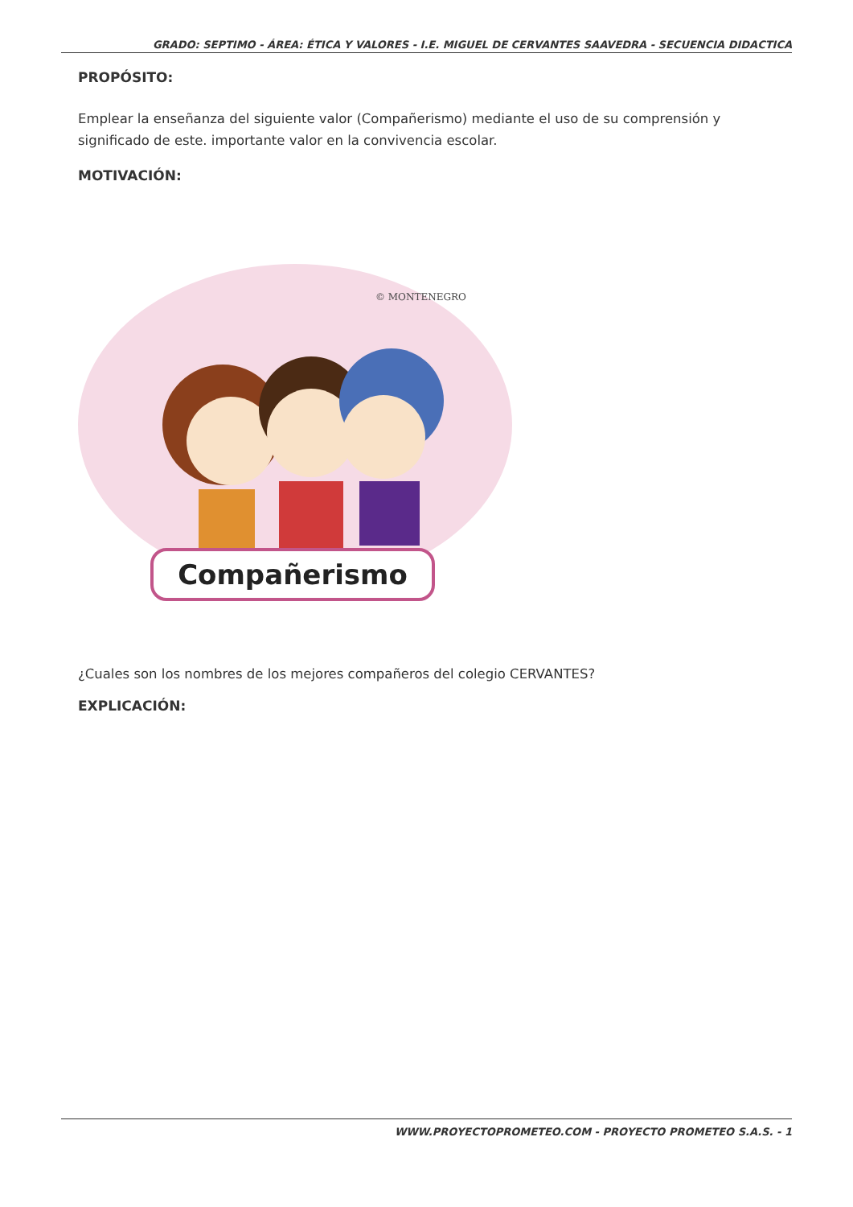GRADO: SEPTIMO - ÁREA: ÉTICA Y VALORES - I.E. MIGUEL DE CERVANTES SAAVEDRA - SECUENCIA DIDACTICA
PROPÓSITO:
Emplear la enseñanza del siguiente valor (Compañerismo) mediante el uso de su comprensión y significado de este. importante valor en la convivencia escolar.
MOTIVACIÓN:
© MONTENEGRO
Compañerismo
¿Cuales son los nombres de los mejores compañeros del colegio CERVANTES?
EXPLICACIÓN:
WWW.PROYECTOPROMETEO.COM - PROYECTO PROMETEO S.A.S. - 1